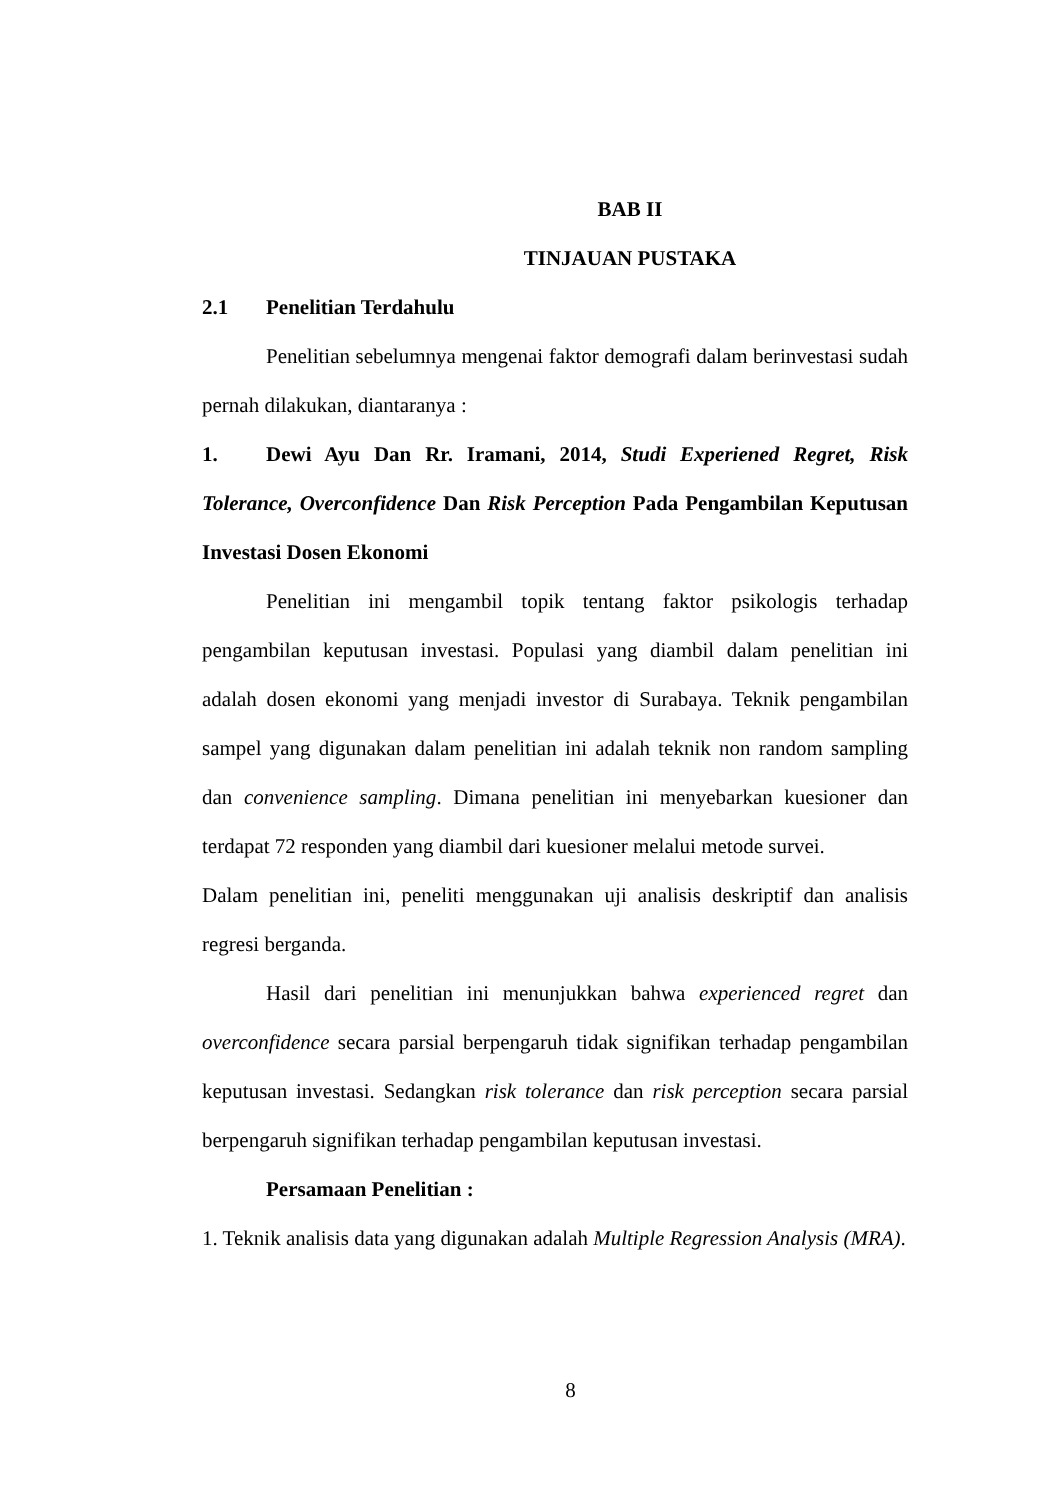BAB II
TINJAUAN PUSTAKA
2.1 Penelitian Terdahulu
Penelitian sebelumnya mengenai faktor demografi dalam berinvestasi sudah pernah dilakukan, diantaranya :
1. Dewi Ayu Dan Rr. Iramani, 2014, Studi Experiened Regret, Risk Tolerance, Overconfidence Dan Risk Perception Pada Pengambilan Keputusan Investasi Dosen Ekonomi
Penelitian ini mengambil topik tentang faktor psikologis terhadap pengambilan keputusan investasi. Populasi yang diambil dalam penelitian ini adalah dosen ekonomi yang menjadi investor di Surabaya. Teknik pengambilan sampel yang digunakan dalam penelitian ini adalah teknik non random sampling dan convenience sampling. Dimana penelitian ini menyebarkan kuesioner dan terdapat 72 responden yang diambil dari kuesioner melalui metode survei.
Dalam penelitian ini, peneliti menggunakan uji analisis deskriptif dan analisis regresi berganda.
Hasil dari penelitian ini menunjukkan bahwa experienced regret dan overconfidence secara parsial berpengaruh tidak signifikan terhadap pengambilan keputusan investasi. Sedangkan risk tolerance dan risk perception secara parsial berpengaruh signifikan terhadap pengambilan keputusan investasi.
Persamaan Penelitian :
1. Teknik analisis data yang digunakan adalah Multiple Regression Analysis (MRA).
8